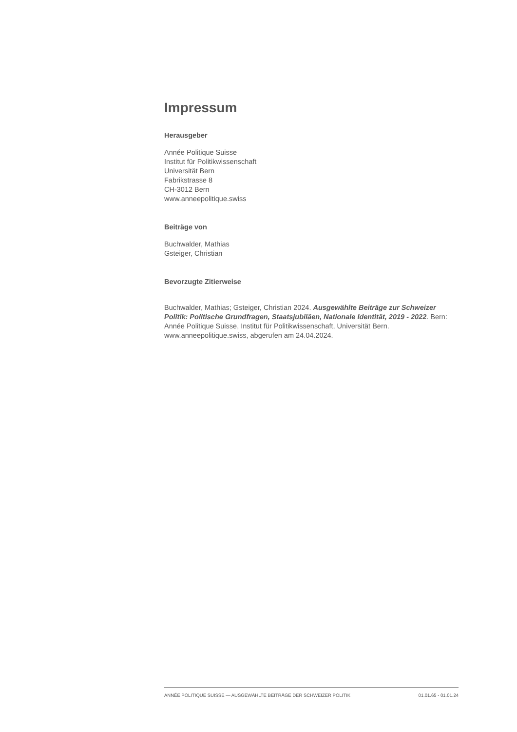Impressum
Herausgeber
Année Politique Suisse
Institut für Politikwissenschaft
Universität Bern
Fabrikstrasse 8
CH-3012 Bern
www.anneepolitique.swiss
Beiträge von
Buchwalder, Mathias
Gsteiger, Christian
Bevorzugte Zitierweise
Buchwalder, Mathias; Gsteiger, Christian 2024. Ausgewählte Beiträge zur Schweizer Politik: Politische Grundfragen, Staatsjubiläen, Nationale Identität, 2019 - 2022. Bern: Année Politique Suisse, Institut für Politikwissenschaft, Universität Bern. www.anneepolitique.swiss, abgerufen am 24.04.2024.
ANNÉE POLITIQUE SUISSE — AUSGEWÄHLTE BEITRÄGE DER SCHWEIZER POLITIK 01.01.65 - 01.01.24